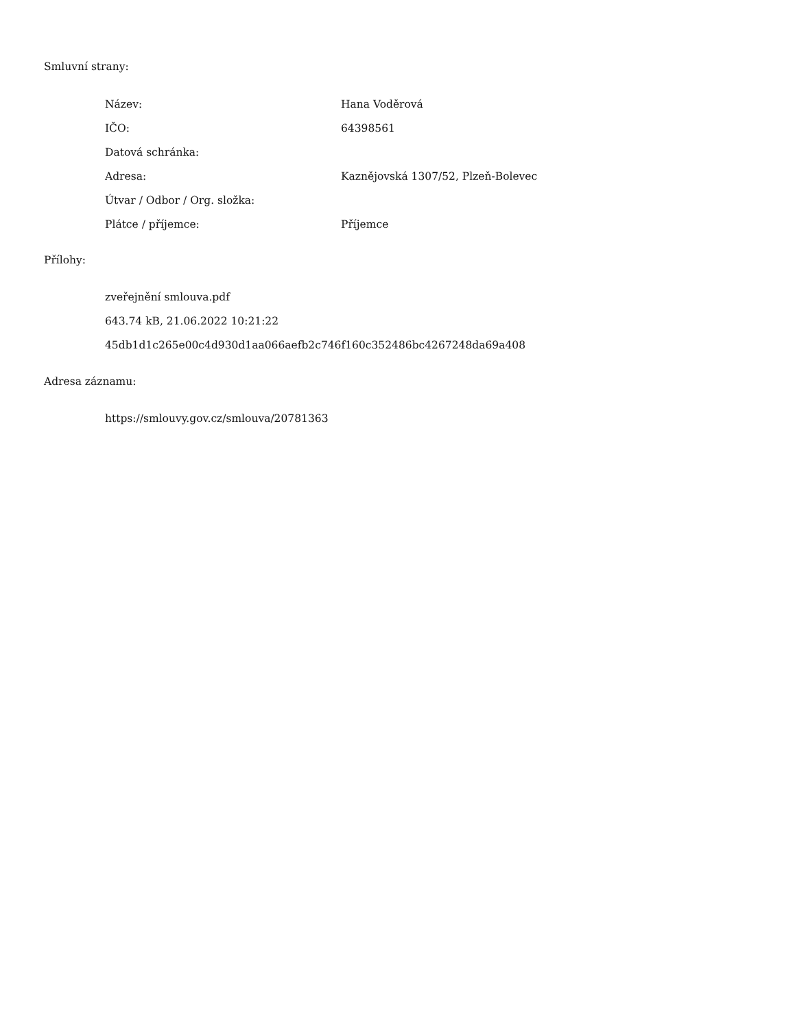Smluvní strany:
| Název: | Hana Voděrová |
| IČO: | 64398561 |
| Datová schránka: | |
| Adresa: | Kaznějovská 1307/52, Plzeň-Bolevec |
| Útvar / Odbor / Org. složka: | |
| Plátce / příjemce: | Příjemce |
Přílohy:
zveřejnění smlouva.pdf
643.74 kB, 21.06.2022 10:21:22
45db1d1c265e00c4d930d1aa066aefb2c746f160c352486bc4267248da69a408
Adresa záznamu:
https://smlouvy.gov.cz/smlouva/20781363